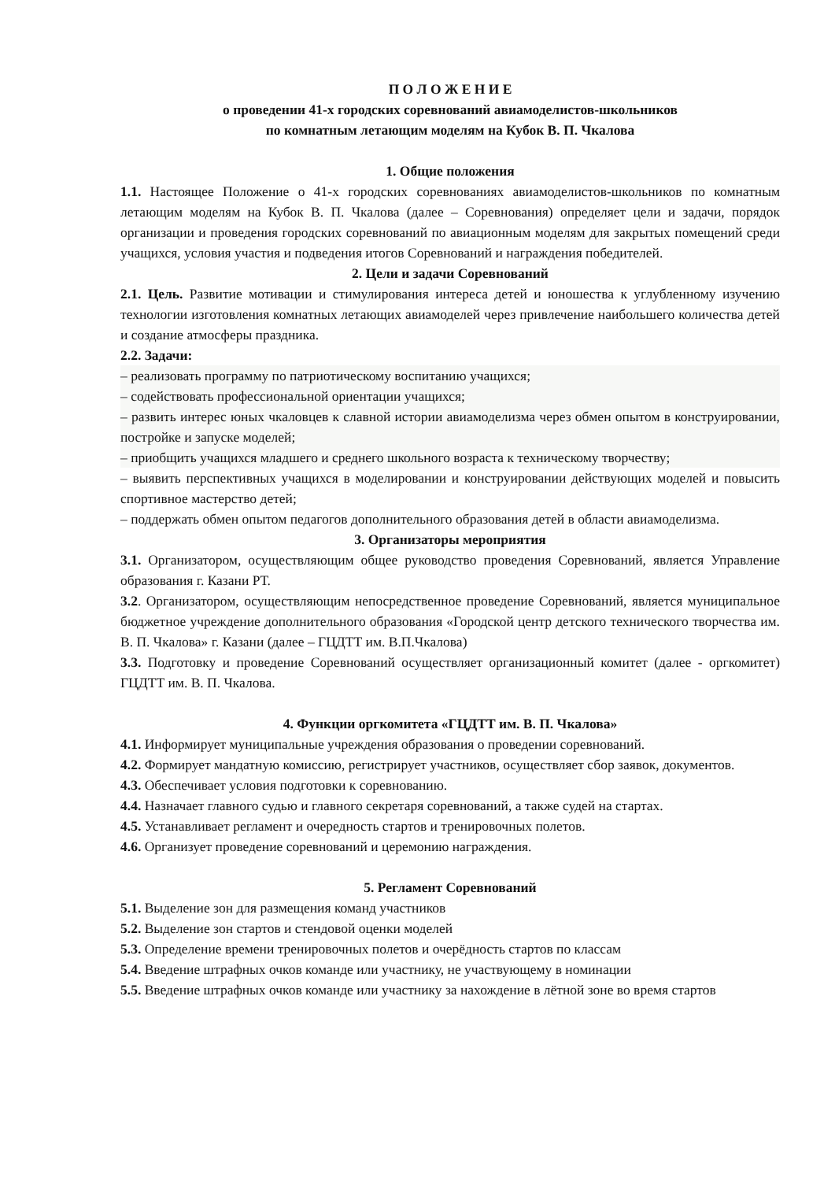П О Л О Ж Е Н И Е
о проведении 41-х городских соревнований авиамоделистов-школьников
по комнатным летающим моделям на Кубок В. П. Чкалова
1. Общие положения
1.1. Настоящее Положение о 41-х городских соревнованиях авиамоделистов-школьников по комнатным летающим моделям на Кубок В. П. Чкалова (далее – Соревнования) определяет цели и задачи, порядок организации и проведения городских соревнований по авиационным моделям для закрытых помещений среди учащихся, условия участия и подведения итогов Соревнований и награждения победителей.
2. Цели и задачи Соревнований
2.1. Цель. Развитие мотивации и стимулирования интереса детей и юношества к углубленному изучению технологии изготовления комнатных летающих авиамоделей через привлечение наибольшего количества детей и создание атмосферы праздника.
2.2. Задачи:
– реализовать программу по патриотическому воспитанию учащихся;
– содействовать профессиональной ориентации учащихся;
– развить интерес юных чкаловцев к славной истории авиамоделизма через обмен опытом в конструировании, постройке и запуске моделей;
– приобщить учащихся младшего и среднего школьного возраста к техническому творчеству;
– выявить перспективных учащихся в моделировании и конструировании действующих моделей и повысить спортивное мастерство детей;
– поддержать обмен опытом педагогов дополнительного образования детей в области авиамоделизма.
3. Организаторы мероприятия
3.1. Организатором, осуществляющим общее руководство проведения Соревнований, является Управление образования г. Казани РТ.
3.2. Организатором, осуществляющим непосредственное проведение Соревнований, является муниципальное бюджетное учреждение дополнительного образования «Городской центр детского технического творчества им. В. П. Чкалова» г. Казани (далее – ГЦДТТ им. В.П.Чкалова)
3.3. Подготовку и проведение Соревнований осуществляет организационный комитет (далее - оргкомитет) ГЦДТТ им. В. П. Чкалова.
4. Функции оргкомитета «ГЦДТТ им. В. П. Чкалова»
4.1. Информирует муниципальные учреждения образования о проведении соревнований.
4.2. Формирует мандатную комиссию, регистрирует участников, осуществляет сбор заявок, документов.
4.3. Обеспечивает условия подготовки к соревнованию.
4.4. Назначает главного судью и главного секретаря соревнований, а также судей на стартах.
4.5. Устанавливает регламент и очередность стартов и тренировочных полетов.
4.6. Организует проведение соревнований и церемонию награждения.
5. Регламент Соревнований
5.1. Выделение зон для размещения команд участников
5.2. Выделение зон стартов и стендовой оценки моделей
5.3. Определение времени тренировочных полетов и очерёдность стартов по классам
5.4. Введение штрафных очков команде или участнику, не участвующему в номинации
5.5. Введение штрафных очков команде или участнику за нахождение в лётной зоне во время стартов